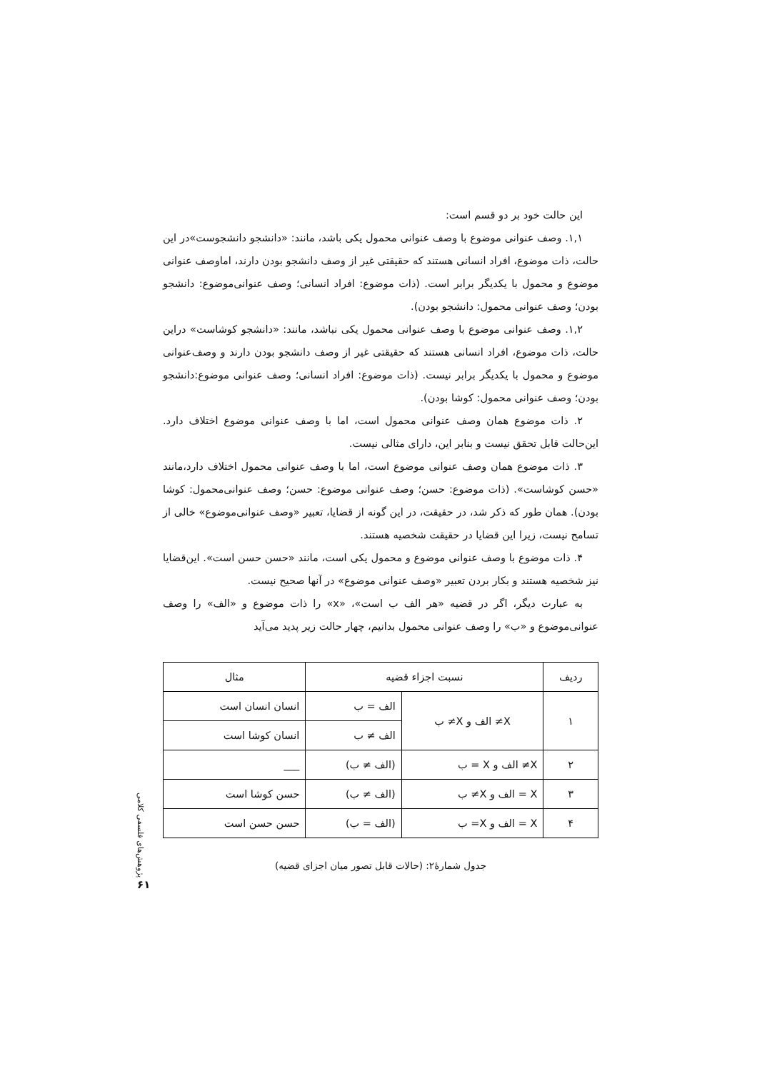این حالت خود بر دو قسم است:
۱,۱. وصف عنوانی موضوع با وصف عنوانی محمول یکی باشد، مانند: «دانشجو دانشجوست»در این حالت، ذات موضوع، افراد انسانی هستند که حقیقتی غیر از وصف دانشجو بودن دارند، اماوصف عنوانی موضوع و محمول با یکدیگر برابر است. (ذات موضوع: افراد انسانی؛ وصف عنوانی‌موضوع: دانشجو بودن؛ وصف عنوانی محمول: دانشجو بودن).
۱,۲. وصف عنوانی موضوع با وصف عنوانی محمول یکی نباشد، مانند: «دانشجو کوشاست» دراین حالت، ذات موضوع، افراد انسانی هستند که حقیقتی غیر از وصف دانشجو بودن دارند و وصف‌عنوانی موضوع و محمول با یکدیگر برابر نیست. (ذات موضوع: افراد انسانی؛ وصف عنوانی موضوع:دانشجو بودن؛ وصف عنوانی محمول: کوشا بودن).
۲. ذات موضوع همان وصف عنوانی محمول است، اما با وصف عنوانی موضوع اختلاف دارد. این‌حالت قابل تحقق نیست و بنابر این، دارای مثالی نیست.
۳. ذات موضوع همان وصف عنوانی موضوع است، اما با وصف عنوانی محمول اختلاف دارد،مانند «حسن کوشاست». (ذات موضوع: حسن؛ وصف عنوانی موضوع: حسن؛ وصف عنوانی‌محمول: کوشا بودن). همان طور که ذکر شد، در حقیقت، در این گونه از قضایا، تعبیر «وصف عنوانی‌موضوع» خالی از تسامح نیست، زیرا این قضایا در حقیقت شخصیه هستند.
۴. ذات موضوع با وصف عنوانی موضوع و محمول یکی است، مانند «حسن حسن است». این‌قضایا نیز شخصیه هستند و بکار بردن تعبیر «وصف عنوانی موضوع» در آنها صحیح نیست.
به عبارت دیگر، اگر در قضیه «هر الف ب است»، «x» را ذات موضوع و «الف» را وصف عنوانی‌موضوع و «ب» را وصف عنوانی محمول بدانیم، چهار حالت زیر پدید می‌آید
| ردیف | نسبت اجزاء قضیه | | مثال |
| --- | --- | --- | --- |
| ۱ | X≠ الف و X≠ ب | الف = ب | انسان انسان است |
| | | الف ≠ ب | انسان کوشا است |
| ۲ | X≠ الف و X = ب | (الف ≠ ب) | ___ |
| ۳ | X = الف و X≠ ب | (الف ≠ ب) | حسن کوشا است |
| ۴ | X = الف و X= ب | (الف = ب) | حسن حسن است |
جدول شمارهٔ۲: (حالات قابل تصور میان اجزای قضیه)
پژوهش‌های فلسفی کلامی
۶۱